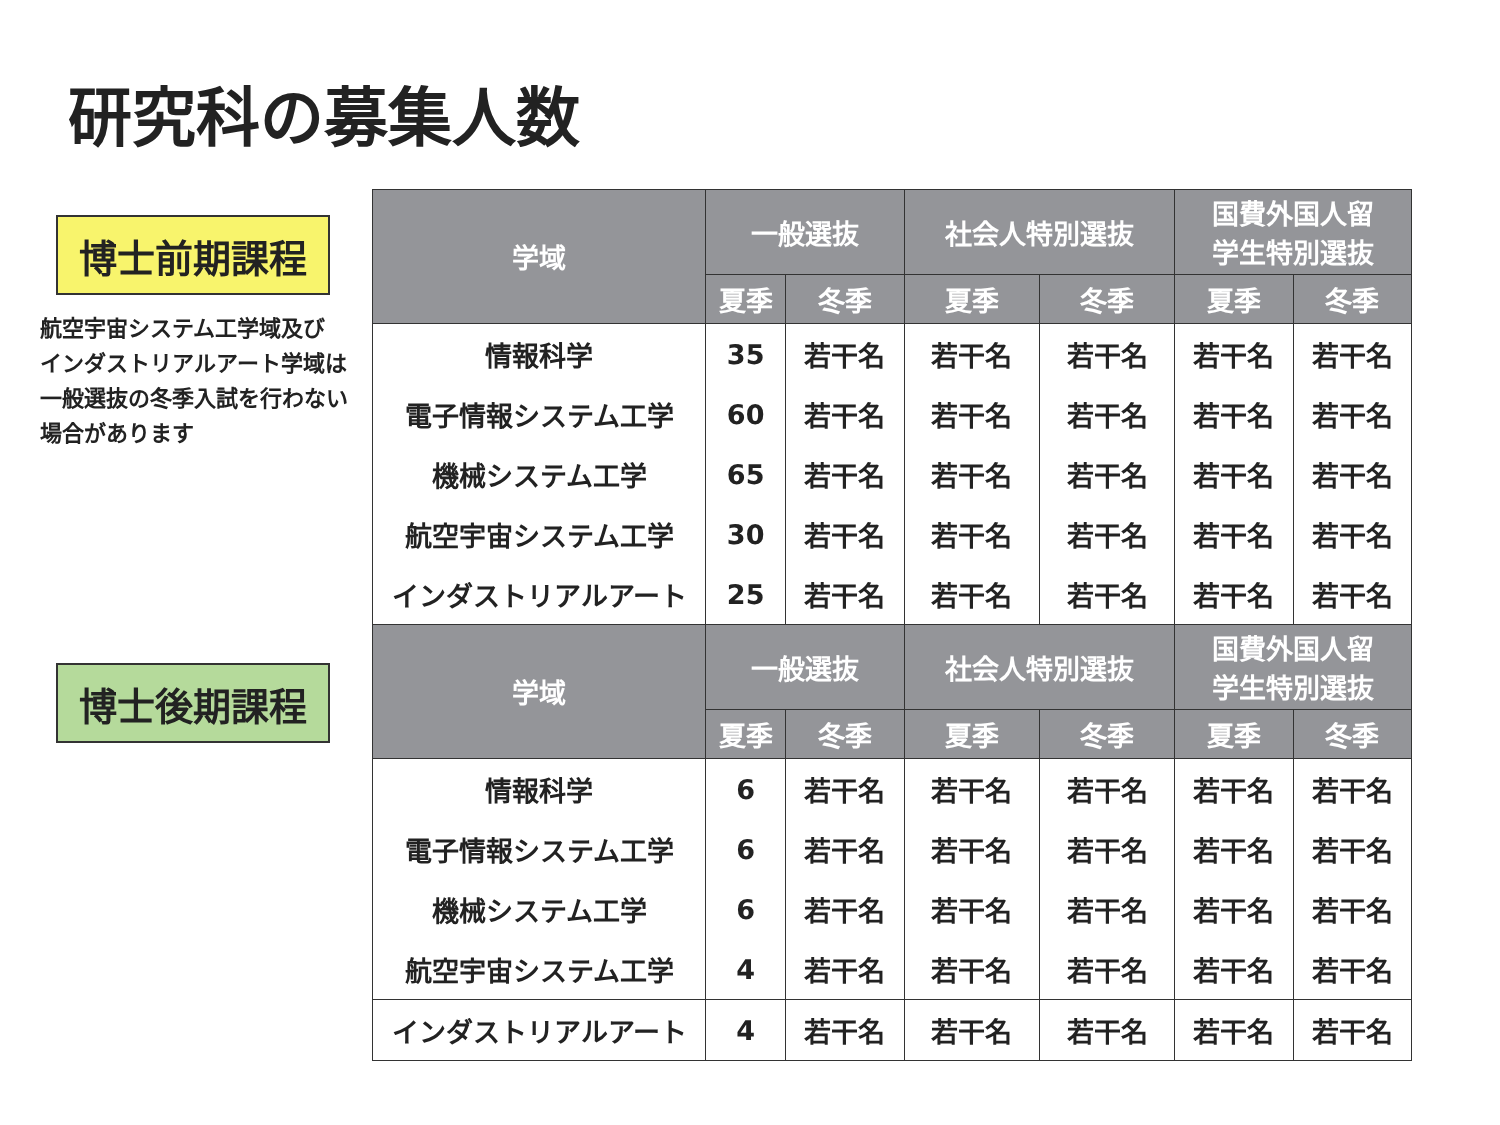研究科の募集人数
博士前期課程
航空宇宙システム工学域及び
インダストリアルアート学域は
一般選抜の冬季入試を行わない
場合があります
博士後期課程
| 学域 | 一般選抜 | | 社会人特別選抜 | | 国費外国人留 学生特別選抜 | |
| --- | --- | --- | --- | --- | --- | --- |
| | 夏季 | 冬季 | 夏季 | 冬季 | 夏季 | 冬季 |
| 情報科学 | 35 | 若干名 | 若干名 | 若干名 | 若干名 | 若干名 |
| 電子情報システム工学 | 60 | 若干名 | 若干名 | 若干名 | 若干名 | 若干名 |
| 機械システム工学 | 65 | 若干名 | 若干名 | 若干名 | 若干名 | 若干名 |
| 航空宇宙システム工学 | 30 | 若干名 | 若干名 | 若干名 | 若干名 | 若干名 |
| インダストリアルアート | 25 | 若干名 | 若干名 | 若干名 | 若干名 | 若干名 |
| 学域 | 一般選抜 | | 社会人特別選抜 | | 国費外国人留 学生特別選抜 | |
| | 夏季 | 冬季 | 夏季 | 冬季 | 夏季 | 冬季 |
| 情報科学 | 6 | 若干名 | 若干名 | 若干名 | 若干名 | 若干名 |
| 電子情報システム工学 | 6 | 若干名 | 若干名 | 若干名 | 若干名 | 若干名 |
| 機械システム工学 | 6 | 若干名 | 若干名 | 若干名 | 若干名 | 若干名 |
| 航空宇宙システム工学 | 4 | 若干名 | 若干名 | 若干名 | 若干名 | 若干名 |
| インダストリアルアート | 4 | 若干名 | 若干名 | 若干名 | 若干名 | 若干名 |